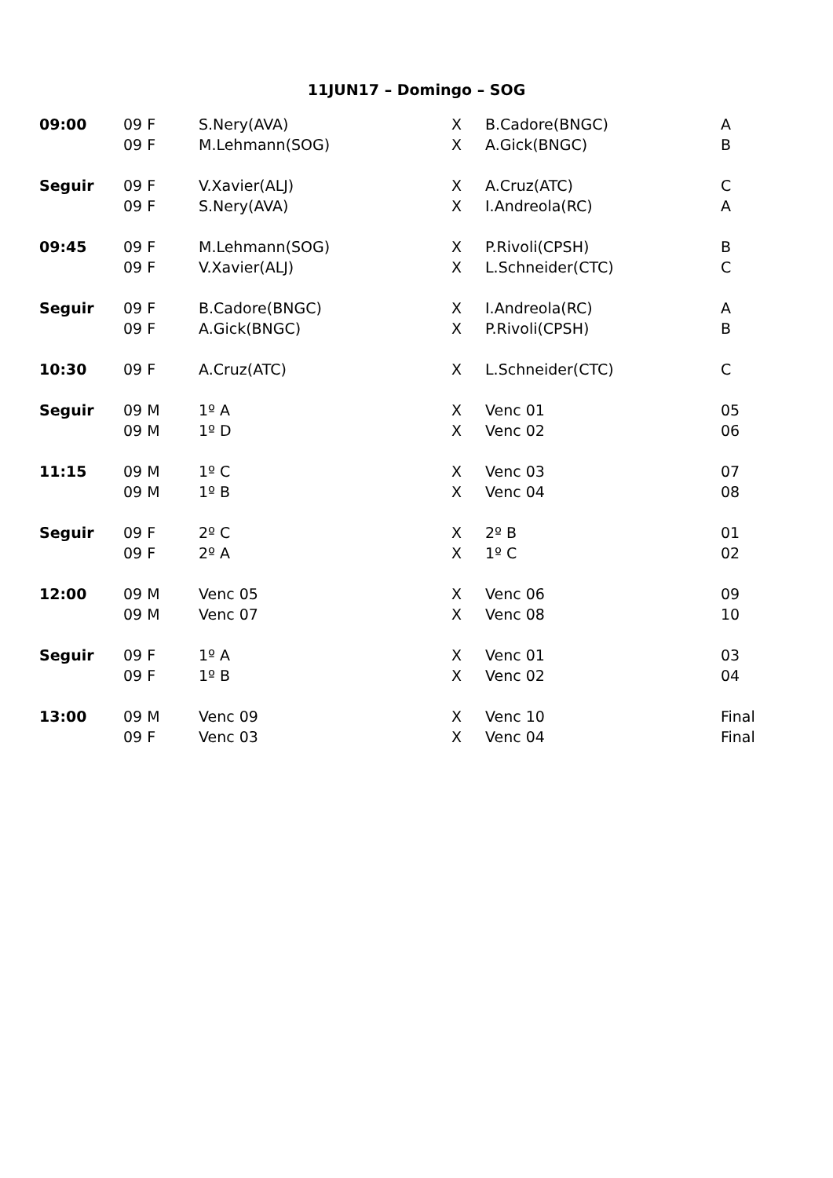11JUN17 – Domingo – SOG
| 09:00 | 09 F | S.Nery(AVA) | X | B.Cadore(BNGC) | A |
| | 09 F | M.Lehmann(SOG) | X | A.Gick(BNGC) | B |
| Seguir | 09 F | V.Xavier(ALJ) | X | A.Cruz(ATC) | C |
| | 09 F | S.Nery(AVA) | X | I.Andreola(RC) | A |
| 09:45 | 09 F | M.Lehmann(SOG) | X | P.Rivoli(CPSH) | B |
| | 09 F | V.Xavier(ALJ) | X | L.Schneider(CTC) | C |
| Seguir | 09 F | B.Cadore(BNGC) | X | I.Andreola(RC) | A |
| | 09 F | A.Gick(BNGC) | X | P.Rivoli(CPSH) | B |
| 10:30 | 09 F | A.Cruz(ATC) | X | L.Schneider(CTC) | C |
| Seguir | 09 M | 1º A | X | Venc 01 | 05 |
| | 09 M | 1º D | X | Venc 02 | 06 |
| 11:15 | 09 M | 1º C | X | Venc 03 | 07 |
| | 09 M | 1º B | X | Venc 04 | 08 |
| Seguir | 09 F | 2º C | X | 2º B | 01 |
| | 09 F | 2º A | X | 1º C | 02 |
| 12:00 | 09 M | Venc 05 | X | Venc 06 | 09 |
| | 09 M | Venc 07 | X | Venc 08 | 10 |
| Seguir | 09 F | 1º A | X | Venc 01 | 03 |
| | 09 F | 1º B | X | Venc 02 | 04 |
| 13:00 | 09 M | Venc 09 | X | Venc 10 | Final |
| | 09 F | Venc 03 | X | Venc 04 | Final |